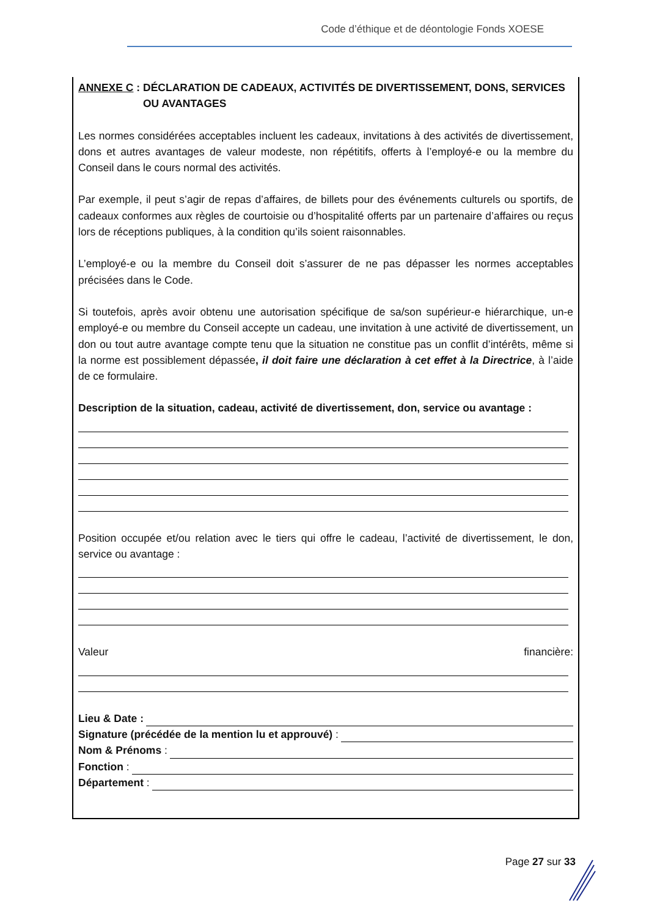Code d’éthique et de déontologie Fonds XOESE
ANNEXE C : DÉCLARATION DE CADEAUX, ACTIVITÉS DE DIVERTISSEMENT, DONS, SERVICES
OU AVANTAGES
Les normes considérées acceptables incluent les cadeaux, invitations à des activités de divertissement, dons et autres avantages de valeur modeste, non répétitifs, offerts à l’employé-e ou la membre du Conseil dans le cours normal des activités.
Par exemple, il peut s’agir de repas d’affaires, de billets pour des événements culturels ou sportifs, de cadeaux conformes aux règles de courtoisie ou d’hospitalité offerts par un partenaire d’affaires ou reçus lors de réceptions publiques, à la condition qu’ils soient raisonnables.
L’employé-e ou la membre du Conseil doit s’assurer de ne pas dépasser les normes acceptables précisées dans le Code.
Si toutefois, après avoir obtenu une autorisation spécifique de sa/son supérieur-e hiérarchique, un-e employé-e ou membre du Conseil accepte un cadeau, une invitation à une activité de divertissement, un don ou tout autre avantage compte tenu que la situation ne constitue pas un conflit d’intérêts, même si la norme est possiblement dépassée, il doit faire une déclaration à cet effet à la Directrice, à l’aide de ce formulaire.
Description de la situation, cadeau, activité de divertissement, don, service ou avantage :
Position occupée et/ou relation avec le tiers qui offre le cadeau, l’activité de divertissement, le don, service ou avantage :
Valeur financière:
Lieu & Date :
Signature (précédée de la mention lu et approuvé) :
Nom & Prénoms :
Fonction :
Département :
Page 27 sur 33